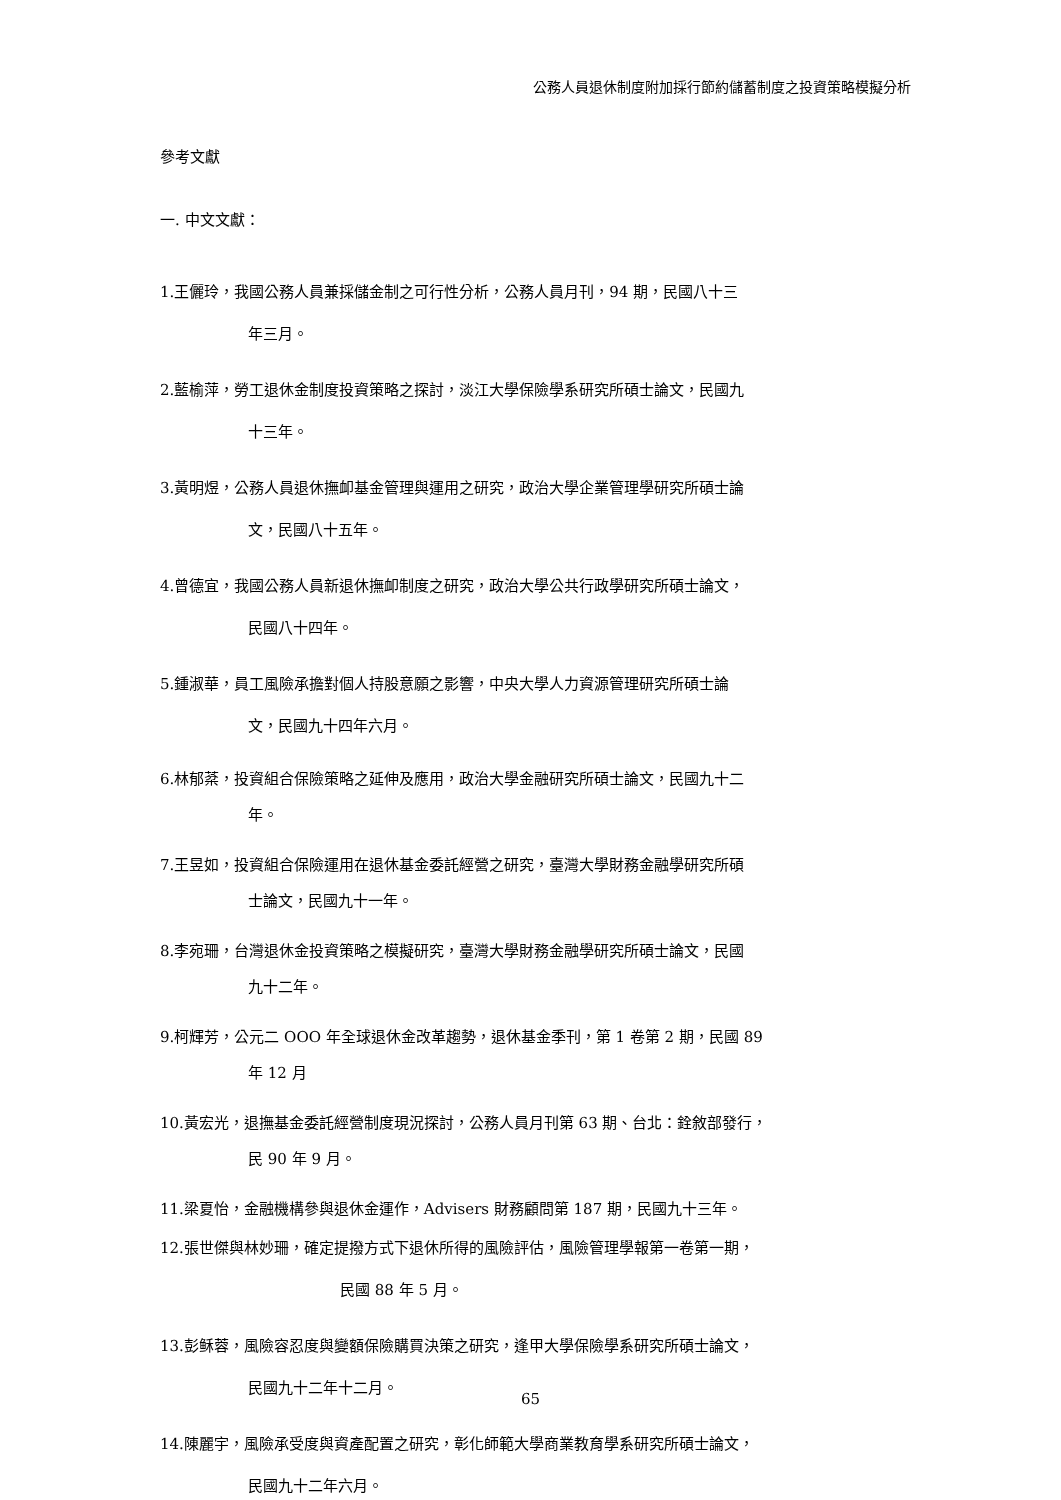公務人員退休制度附加採行節約儲蓄制度之投資策略模擬分析
參考文獻
一. 中文文獻：
1.王儷玲，我國公務人員兼採儲金制之可行性分析，公務人員月刊，94 期，民國八十三
年三月。
2.藍榆萍，勞工退休金制度投資策略之探討，淡江大學保險學系研究所碩士論文，民國九
十三年。
3.黃明煜，公務人員退休撫卹基金管理與運用之研究，政治大學企業管理學研究所碩士論
文，民國八十五年。
4.曾德宜，我國公務人員新退休撫卹制度之研究，政治大學公共行政學研究所碩士論文，
民國八十四年。
5.鍾淑華，員工風險承擔對個人持股意願之影響，中央大學人力資源管理研究所碩士論
文，民國九十四年六月。
6.林郁棻，投資組合保險策略之延伸及應用，政治大學金融研究所碩士論文，民國九十二
年。
7.王昱如，投資組合保險運用在退休基金委託經營之研究，臺灣大學財務金融學研究所碩
士論文，民國九十一年。
8.李宛珊，台灣退休金投資策略之模擬研究，臺灣大學財務金融學研究所碩士論文，民國
九十二年。
9.柯輝芳，公元二 OOO 年全球退休金改革趨勢，退休基金季刊，第 1 卷第 2 期，民國 89
年 12 月
10.黃宏光，退撫基金委託經營制度現況探討，公務人員月刊第 63 期、台北：銓敘部發行，
民 90 年 9 月。
11.梁夏怡，金融機構參與退休金運作，Advisers 財務顧問第 187 期，民國九十三年。
12.張世傑與林妙珊，確定提撥方式下退休所得的風險評估，風險管理學報第一卷第一期，
民國 88 年 5 月。
13.彭稣蓉，風險容忍度與變額保險購買決策之研究，逢甲大學保險學系研究所碩士論文，
民國九十二年十二月。
14.陳麗宇，風險承受度與資產配置之研究，彰化師範大學商業教育學系研究所碩士論文，
民國九十二年六月。
65